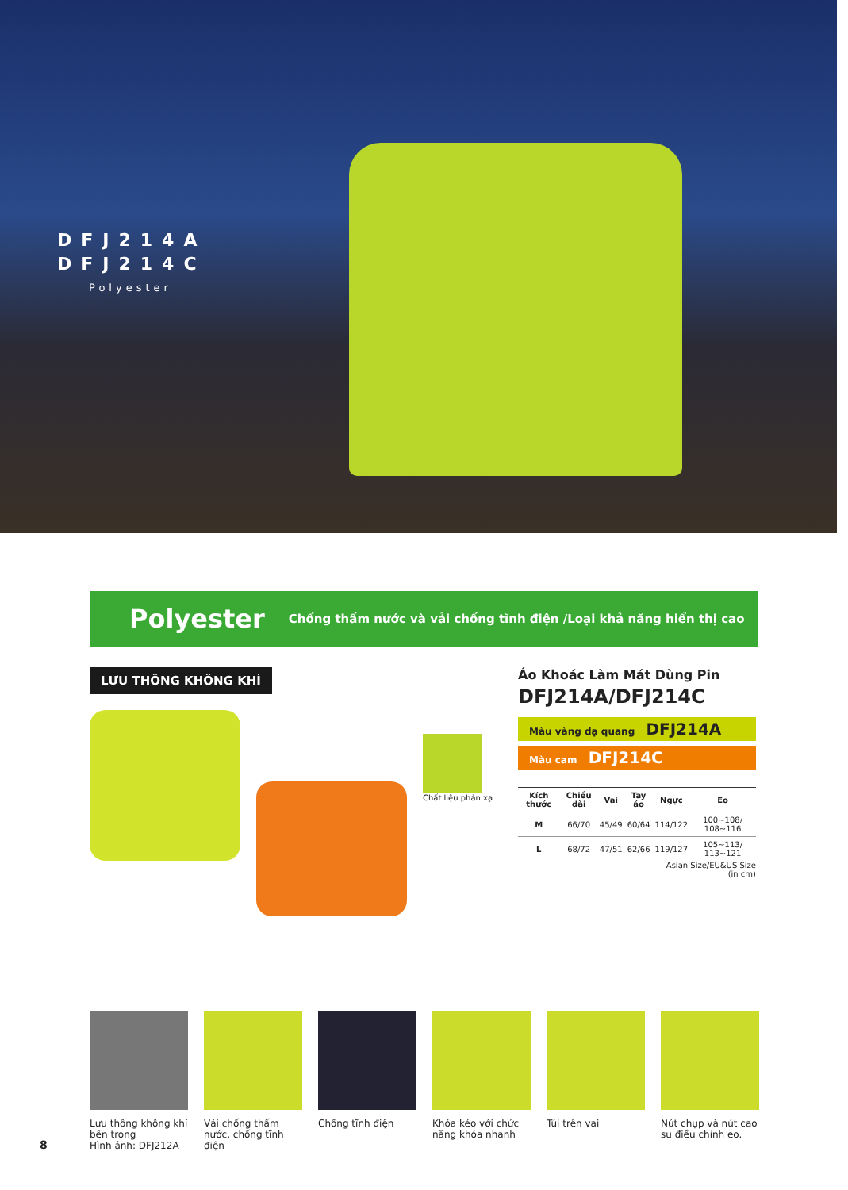DFJ214A
DFJ214C
Polyester
Polyester Chống thấm nước và vải chống tĩnh điện /Loại khả năng hiển thị cao
LƯU THÔNG KHÔNG KHÍ
Chất liệu phản xạ
Áo Khoác Làm Mát Dùng Pin
DFJ214A/DFJ214C
Màu vàng dạ quang DFJ214A
Màu cam DFJ214C
| Kích thước | Chiều dài | Vai | Tay áo | Ngực | Eo |
| --- | --- | --- | --- | --- | --- |
| M | 66/70 | 45/49 | 60/64 | 114/122 | 100~108/ 108~116 |
| L | 68/72 | 47/51 | 62/66 | 119/127 | 105~113/ 113~121 |
Asian Size/EU&US Size
(in cm)
Lưu thông không khí bên trong
Hình ảnh: DFJ212A
Vải chống thấm nước, chống tĩnh điện
Chống tĩnh điện Khóa kéo với chức năng khóa nhanh
Túi trên vai Nút chụp và nút cao su điều chỉnh eo.
8